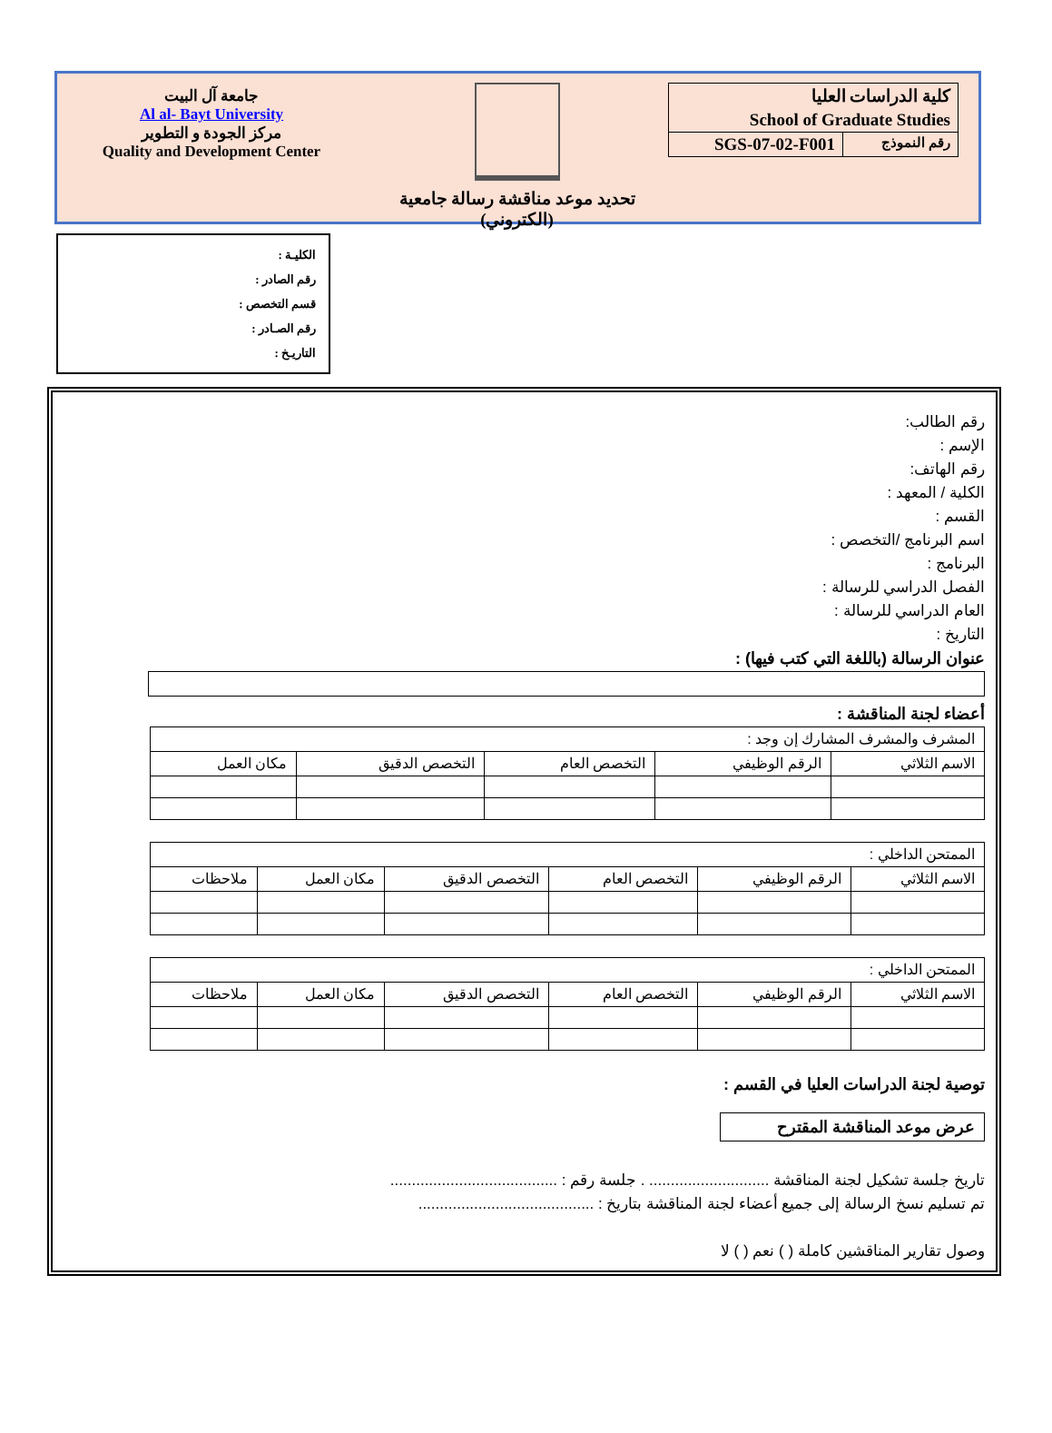كلية الدراسات العليا
School of Graduate Studies
رقم النموذج SGS-07-02-F001
تحديد موعد مناقشة رسالة جامعية
(الكتروني)
جامعة آل البيت
Al al- Bayt University
مركز الجودة و التطوير
Quality and Development Center
الكليـة :
رقم الصادر :
قسم التخصص :
رقم الصـادر :
التاريـخ :
رقم الطالب:
الإسم :
رقم الهاتف:
الكلية / المعهد :
القسم :
اسم البرنامج /التخصص :
البرنامج :
الفصل الدراسي للرسالة :
العام الدراسي للرسالة :
التاريخ :
عنوان الرسالة (باللغة التي كتب فيها) :
أعضاء لجنة المناقشة :
| المشرف والمشرف المشارك إن وجد : | | | | |
| الاسم الثلاثي | الرقم الوظيفي | التخصص العام | التخصص الدقيق | مكان العمل |
| الممتحن الداخلي : | | | | | |
| الاسم الثلاثي | الرقم الوظيفي | التخصص العام | التخصص الدقيق | مكان العمل | ملاحظات |
| الممتحن الداخلي : | | | | | |
| الاسم الثلاثي | الرقم الوظيفي | التخصص العام | التخصص الدقيق | مكان العمل | ملاحظات |
توصية لجنة الدراسات العليا في القسم :
عرض موعد المناقشة المقترح
تاريخ جلسة تشكيل لجنة المناقشة ............................ . جلسة رقم : .......................................
تم تسليم نسخ الرسالة إلى جميع أعضاء لجنة المناقشة بتاريخ : .........................................
وصول تقارير المناقشين كاملة ( ) نعم ( ) لا